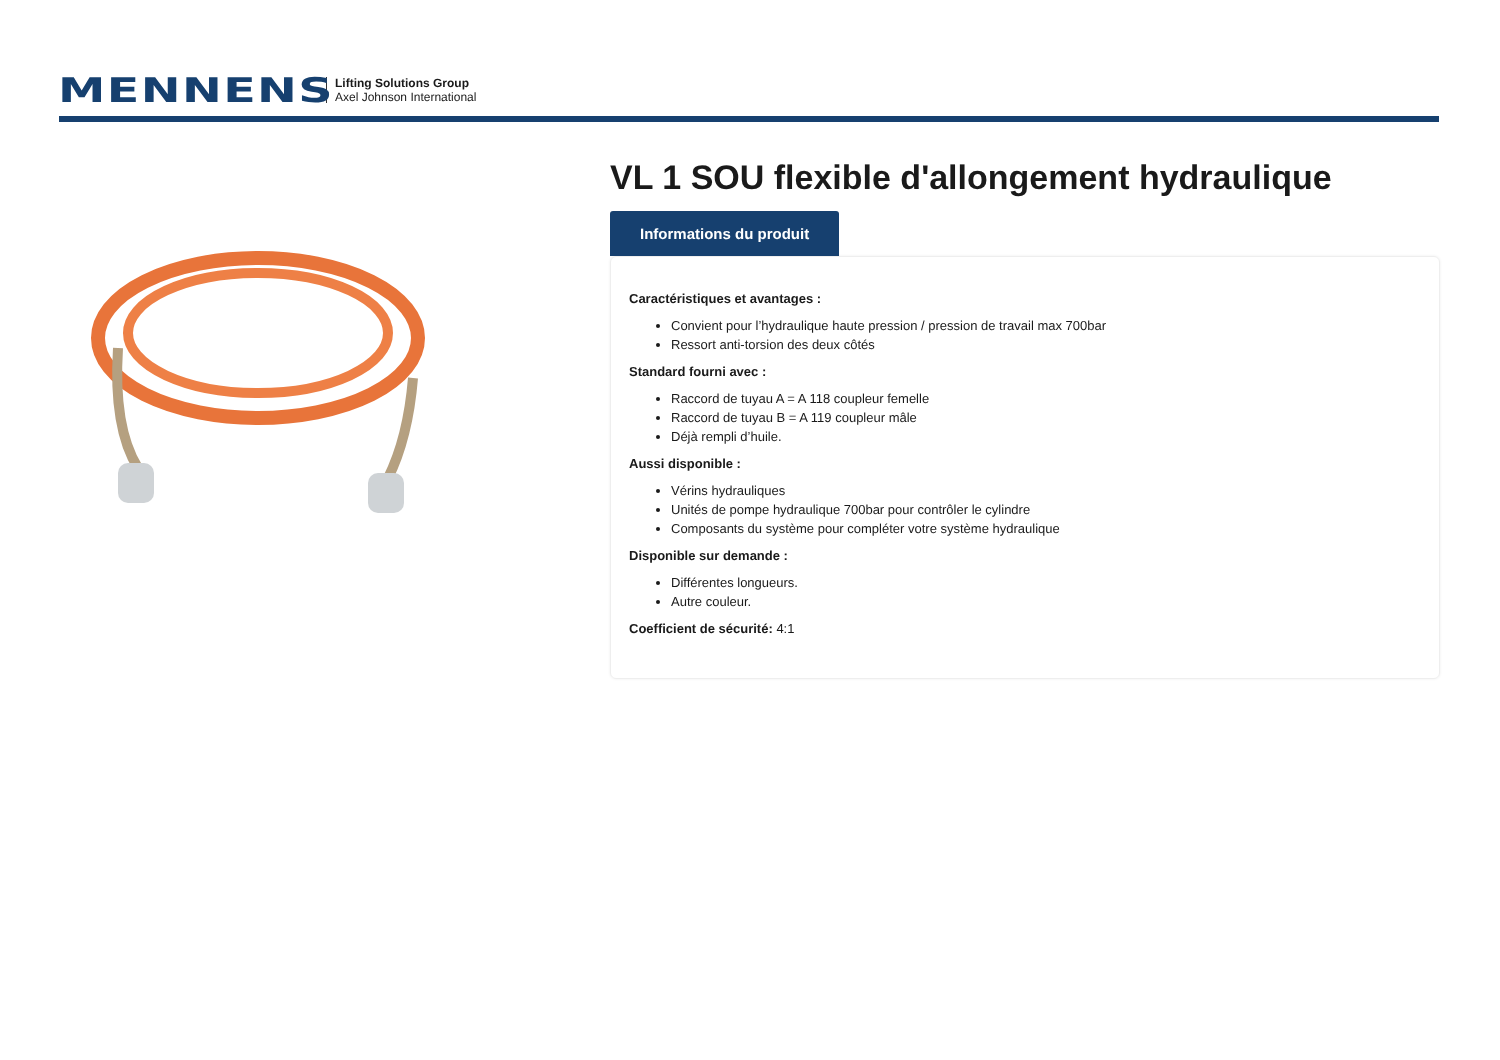MENNENS
Lifting Solutions Group
Axel Johnson International
VL 1 SOU flexible d'allongement hydraulique
Informations du produit
Caractéristiques et avantages :
Convient pour l’hydraulique haute pression / pression de travail max 700bar
Ressort anti-torsion des deux côtés
Standard fourni avec :
Raccord de tuyau A = A 118 coupleur femelle
Raccord de tuyau B = A 119 coupleur mâle
Déjà rempli d’huile.
Aussi disponible :
Vérins hydrauliques
Unités de pompe hydraulique 700bar pour contrôler le cylindre
Composants du système pour compléter votre système hydraulique
Disponible sur demande :
Différentes longueurs.
Autre couleur.
Coefficient de sécurité: 4:1